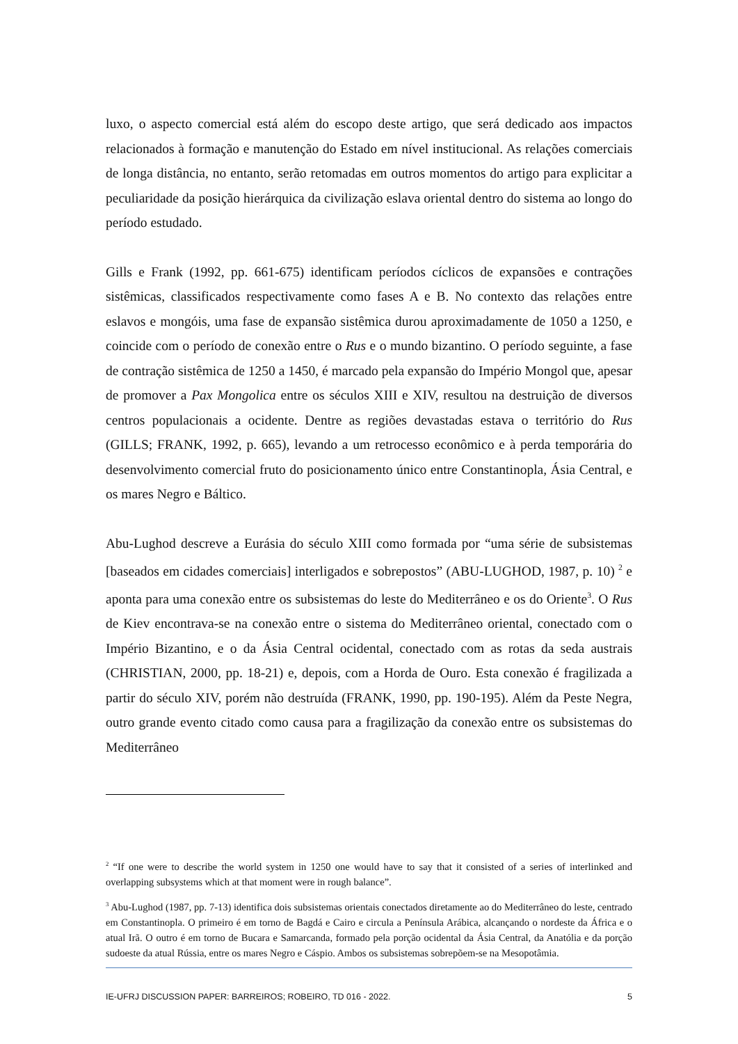luxo, o aspecto comercial está além do escopo deste artigo, que será dedicado aos impactos relacionados à formação e manutenção do Estado em nível institucional. As relações comerciais de longa distância, no entanto, serão retomadas em outros momentos do artigo para explicitar a peculiaridade da posição hierárquica da civilização eslava oriental dentro do sistema ao longo do período estudado.
Gills e Frank (1992, pp. 661-675) identificam períodos cíclicos de expansões e contrações sistêmicas, classificados respectivamente como fases A e B. No contexto das relações entre eslavos e mongóis, uma fase de expansão sistêmica durou aproximadamente de 1050 a 1250, e coincide com o período de conexão entre o Rus e o mundo bizantino. O período seguinte, a fase de contração sistêmica de 1250 a 1450, é marcado pela expansão do Império Mongol que, apesar de promover a Pax Mongolica entre os séculos XIII e XIV, resultou na destruição de diversos centros populacionais a ocidente. Dentre as regiões devastadas estava o território do Rus (GILLS; FRANK, 1992, p. 665), levando a um retrocesso econômico e à perda temporária do desenvolvimento comercial fruto do posicionamento único entre Constantinopla, Ásia Central, e os mares Negro e Báltico.
Abu-Lughod descreve a Eurásia do século XIII como formada por “uma série de subsistemas [baseados em cidades comerciais] interligados e sobrepostos” (ABU-LUGHOD, 1987, p. 10) <sup>2</sup> e aponta para uma conexão entre os subsistemas do leste do Mediterrâneo e os do Oriente<sup>3</sup>. O Rus de Kiev encontrava-se na conexão entre o sistema do Mediterrâneo oriental, conectado com o Império Bizantino, e o da Ásia Central ocidental, conectado com as rotas da seda austrais (CHRISTIAN, 2000, pp. 18-21) e, depois, com a Horda de Ouro. Esta conexão é fragilizada a partir do século XIV, porém não destruída (FRANK, 1990, pp. 190-195). Além da Peste Negra, outro grande evento citado como causa para a fragilização da conexão entre os subsistemas do Mediterrâneo
<sup>2</sup> “If one were to describe the world system in 1250 one would have to say that it consisted of a series of interlinked and overlapping subsystems which at that moment were in rough balance”.
<sup>3</sup> Abu-Lughod (1987, pp. 7-13) identifica dois subsistemas orientais conectados diretamente ao do Mediterrâneo do leste, centrado em Constantinopla. O primeiro é em torno de Bagdá e Cairo e circula a Península Arábica, alcançando o nordeste da África e o atual Irã. O outro é em torno de Bucara e Samarcanda, formado pela porção ocidental da Ásia Central, da Anatólia e da porção sudoeste da atual Rússia, entre os mares Negro e Cáspio. Ambos os subsistemas sobrepõem-se na Mesopotâmia.
IE-UFRJ DISCUSSION PAPER: BARREIROS; ROBEIRO, TD 016 - 2022. 5